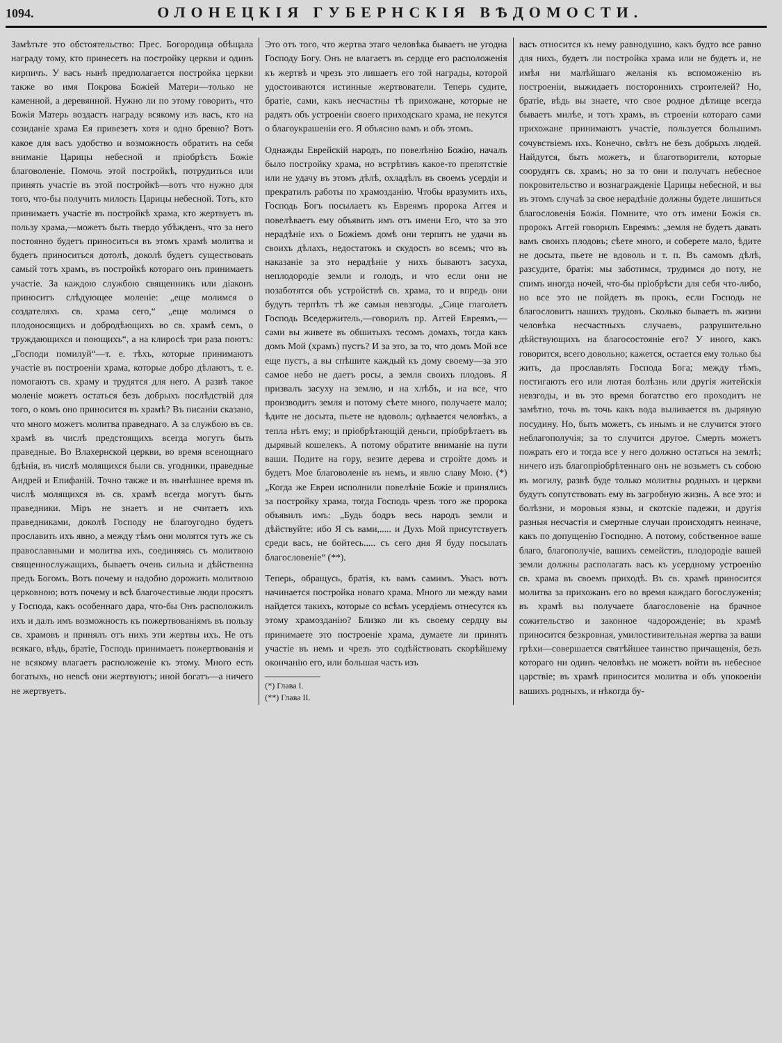1094. ОЛОНЕЦКІЯ ГУБЕРНСКІЯ ВѢДОМОСТИ.
Замѣтьте это обстоятельство: Прес. Богородица обѣщала награду тому, кто принесетъ на постройку церкви и одинъ кирпичъ. У васъ нынѣ предполагается постройка церкви также во имя Покрова Божіей Матери—только не каменной, а деревянной. Нужно ли по этому говорить, что Божія Матерь воздастъ награду всякому изъ васъ, кто на созиданіе храма Ея привезетъ хотя и одно бревно? Вотъ какое для васъ удобство и возможность обратить на себя вниманіе Царицы небесной и пріобрѣсть Божіе благоволеніе. Помочь этой постройкѣ, потрудиться или принять участіе въ этой постройкѣ—вотъ что нужно для того, что-бы получить милость Царицы небесной. Тотъ, кто принимаетъ участіе въ постройкѣ храма, кто жертвуетъ въ пользу храма,—можетъ быть твердо убѣжденъ, что за него постоянно будетъ приноситься въ этомъ храмѣ молитва и будетъ приноситься дотолѣ, доколѣ будетъ существовать самый тотъ храмъ, въ постройкѣ котораго онъ принимаетъ участіе. За каждою службою священникъ или діаконъ приноситъ слѣдующее моленіе: „еще молимся о создателяхъ св. храма сего,“ „еще молимся о плодоносящихъ и добродѣющихъ во св. храмѣ семъ, о труждающихся и поющихъ“, а на клиросѣ три раза поютъ: „Господи помилуй“—т. е. тѣхъ, которые принимаютъ участіе въ построеніи храма, которые добро дѣлаютъ, т. е. помогаютъ св. храму и трудятся для него. А развѣ такое моленіе можетъ остаться безъ добрыхъ послѣдствій для того, о комъ оно приносится въ храмѣ? Въ писаніи сказано, что много можетъ молитва праведнаго. А за службою въ св. храмѣ въ числѣ предстоящихъ всегда могутъ быть праведные. Во Влахернской церкви, во время всенощнаго бдѣнія, въ числѣ молящихся были св. угодники, праведные Андрей и Епифаній. Точно также и въ нынѣшнее время въ числѣ молящихся въ св. храмѣ всегда могутъ быть праведники. Міръ не знаетъ и не считаетъ ихъ праведниками, доколѣ Господу не благоугодно будетъ прославить ихъ явно, а между тѣмъ они молятся тутъ же съ православными и молитва ихъ, соединяясь съ молитвою священнослужащихъ, бываетъ очень сильна и дѣйственна предъ Богомъ. Вотъ почему и надобно дорожить молитвою церковною; вотъ почему и всѣ благочестивые люди просятъ у Господа, какъ особеннаго дара, что-бы Онъ расположилъ ихъ и далъ имъ возможность къ пожертвованіямъ въ пользу св. храмовъ и принялъ отъ нихъ эти жертвы ихъ. Не отъ всякаго, вѣдь, братіе, Господь принимаетъ пожертвованія и не всякому влагаетъ расположеніе къ этому. Много есть богатыхъ, но невсѣ они жертвуютъ; иной богатъ—а ничего не жертвуетъ.
Это отъ того, что жертва этаго человѣка бываетъ не угодна Господу Богу. Онъ не влагаетъ въ сердце его расположенія къ жертвѣ и чрезъ это лишаетъ его той награды, которой удостоиваются истинные жертвователи. Теперь судите, братіе, сами, какъ несчастны тѣ прихожане, которые не радятъ объ устроеніи своего приходскаго храма, не пекутся о благоукрашеніи его. Я объясню вамъ и объ этомъ.
Однажды Еврейскій народъ, по повелѣнію Божію, началъ было постройку храма, но встрѣтивъ какое-то препятствіе или не удачу въ этомъ дѣлѣ, охладѣлъ въ своемъ усердіи и прекратилъ работы по храмозданію. Чтобы вразумить ихъ, Господь Богъ посылаетъ къ Евреямъ пророка Аггея и повелѣваетъ ему объявить имъ отъ имени Его, что за это нерадѣніе ихъ о Божіемъ домѣ они терпятъ не удачи въ своихъ дѣлахъ, недостатокъ и скудость во всемъ; что въ наказаніе за это нерадѣніе у нихъ бываютъ засуха, неплодородіе земли и голодъ, и что если они не позаботятся объ устройствѣ св. храма, то и впредь они будутъ терпѣть тѣ же самыя невзгоды. „Сице глаголетъ Господь Вседержитель,—говорилъ пр. Аггей Евреямъ,—сами вы живете въ обшитыхъ тесомъ домахъ, тогда какъ домъ Мой (храмъ) пустъ? И за это, за то, что домъ Мой все еще пустъ, а вы спѣшите каждый къ дому своему—за это самое небо не даетъ росы, а земля своихъ плодовъ. Я призвалъ засуху на землю, и на хлѣбъ, и на все, что производитъ земля и потому сѣете много, получаете мало; ѣдите не досыта, пьете не вдоволь; одѣвается человѣкъ, а тепла нѣтъ ему; и пріобрѣтающій деньги, пріобрѣтаетъ въ дырявый кошелекъ. А потому обратите вниманіе на пути ваши. Подите на гору, везите дерева и стройте домъ и будетъ Мое благоволеніе въ немъ, и явлю славу Мою. (*) „Когда же Евреи исполнили повелѣніе Божіе и принялись за постройку храма, тогда Господь чрезъ того же пророка объявилъ имъ: „Будь бодръ весь народъ земли и дѣйствуйте: ибо Я съ вами,..... и Духъ Мой присутствуетъ среди васъ, не бойтесь..... съ сего дня Я буду посылать благословеніе“ (**).
Теперь, обращусь, братія, къ вамъ самимъ. Увасъ вотъ начинается постройка новаго храма. Много ли между вами найдется такихъ, которые со всѣмъ усердіемъ отнесутся къ этому храмозданію? Близко ли къ своему сердцу вы принимаете это построеніе храма, думаете ли принять участіе въ немъ и чрезъ это содѣйствовать скорѣйшему окончанію его, или большая часть изъ
(*) Глава I.
(**) Глава II.
васъ относится къ нему равнодушно, какъ будто все равно для нихъ, будетъ ли постройка храма или не будетъ и, не имѣя ни малѣйшаго желанія къ вспоможенію въ построеніи, выжидаетъ постороннихъ строителей? Но, братіе, вѣдь вы знаете, что свое родное дѣтище всегда бываетъ милѣе, и тотъ храмъ, въ строеніи котораго сами прихожане принимаютъ участіе, пользуется большимъ сочувствіемъ ихъ. Конечно, свѣтъ не безъ добрыхъ людей. Найдутся, быть можетъ, и благотворители, которые соорудятъ св. храмъ; но за то они и получатъ небесное покровительство и вознагражденіе Царицы небесной, и вы въ этомъ случаѣ за свое нерадѣніе должны будете лишиться благословенія Божія. Помните, что отъ имени Божія св. пророкъ Аггей говорилъ Евреямъ: „земля не будетъ давать вамъ своихъ плодовъ; сѣете много, и соберете мало, ѣдите не досыта, пьете не вдоволь и т. п. Въ самомъ дѣлѣ, разсудите, братія: мы заботимся, трудимся до поту, не спимъ иногда ночей, что-бы пріобрѣсти для себя что-либо, но все это не пойдетъ въ прокъ, если Господь не благословитъ нашихъ трудовъ. Сколько бываетъ въ жизни человѣка несчастныхъ случаевъ, разрушительно дѣйствующихъ на благосостояніе его? У иного, какъ говорится, всего довольно; кажется, остается ему только бы жить, да прославлять Господа Бога; между тѣмъ, постигаютъ его или лютая болѣзнь или другія житейскія невзгоды, и въ это время богатство его проходитъ не замѣтно, точь въ точь какъ вода выливается въ дырявую посудину. Но, быть можетъ, съ инымъ и не случится этого неблагополучія; за то случится другое. Смерть можетъ пожрать его и тогда все у него должно остаться на землѣ; ничего изъ благопріобрѣтеннаго онъ не возьметъ съ собою въ могилу, развѣ буде только молитвы родныхъ и церкви будутъ сопутствовать ему въ загробную жизнь. А все это: и болѣзни, и моровыя язвы, и скотскіе падежи, и другія разныя несчастія и смертные случаи происходятъ неиначе, какъ по допущенію Господню. А потому, собственное ваше благо, благополучіе, вашихъ семействъ, плодородіе вашей земли должны располагать васъ къ усердному устроенію св. храма въ своемъ приходѣ. Въ св. храмѣ приносится молитва за прихожанъ его во время каждаго богослуженія; въ храмѣ вы получаете благословеніе на брачное сожительство и законное чадорожденіе; въ храмѣ приносится безкровная, умилостивительная жертва за ваши грѣхи—совершается святѣйшее таинство причащенія, безъ котораго ни одинъ человѣкъ не можетъ войти въ небесное царствіе; въ храмѣ приносится молитва и объ упокоеніи вашихъ родныхъ, и нѣкогда бу-